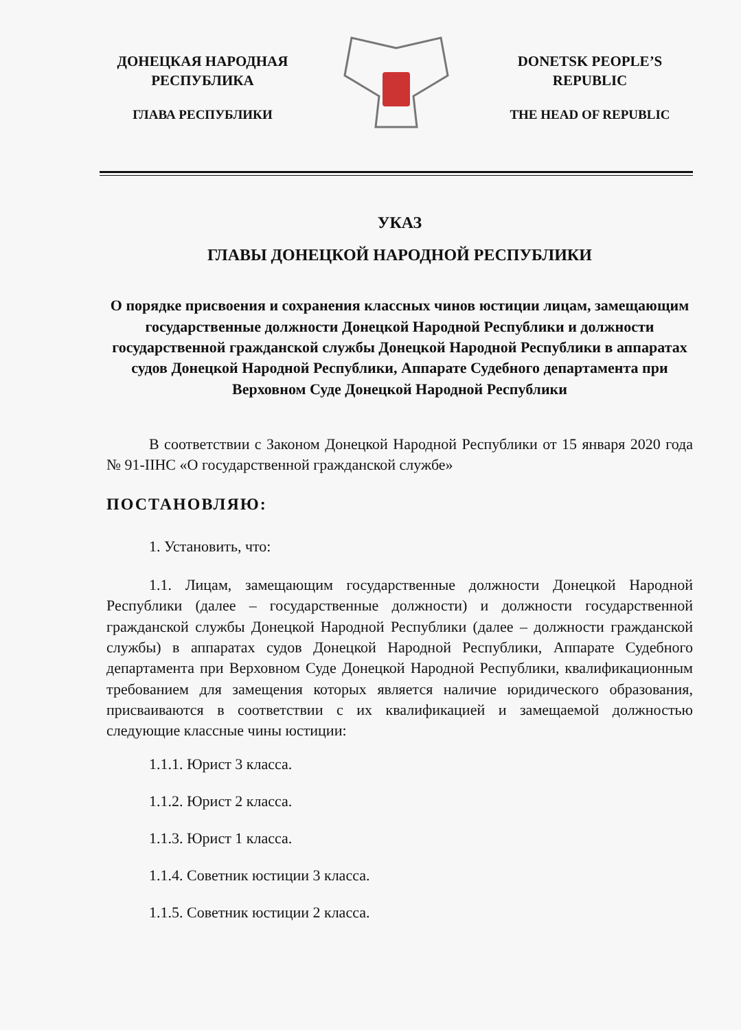ДОНЕЦКАЯ НАРОДНАЯ РЕСПУБЛИКА
ГЛАВА РЕСПУБЛИКИ
DONETSK PEOPLE’S REPUBLIC
THE HEAD OF REPUBLIC
УКАЗ
ГЛАВЫ ДОНЕЦКОЙ НАРОДНОЙ РЕСПУБЛИКИ
О порядке присвоения и сохранения классных чинов юстиции лицам, замещающим государственные должности Донецкой Народной Республики и должности государственной гражданской службы Донецкой Народной Республики в аппаратах судов Донецкой Народной Республики, Аппарате Судебного департамента при Верховном Суде Донецкой Народной Республики
В соответствии с Законом Донецкой Народной Республики от 15 января 2020 года № 91-IIНС «О государственной гражданской службе»
ПОСТАНОВЛЯЮ:
1. Установить, что:
1.1. Лицам, замещающим государственные должности Донецкой Народной Республики (далее – государственные должности) и должности государственной гражданской службы Донецкой Народной Республики (далее – должности гражданской службы) в аппаратах судов Донецкой Народной Республики, Аппарате Судебного департамента при Верховном Суде Донецкой Народной Республики, квалификационным требованием для замещения которых является наличие юридического образования, присваиваются в соответствии с их квалификацией и замещаемой должностью следующие классные чины юстиции:
1.1.1. Юрист 3 класса.
1.1.2. Юрист 2 класса.
1.1.3. Юрист 1 класса.
1.1.4. Советник юстиции 3 класса.
1.1.5. Советник юстиции 2 класса.